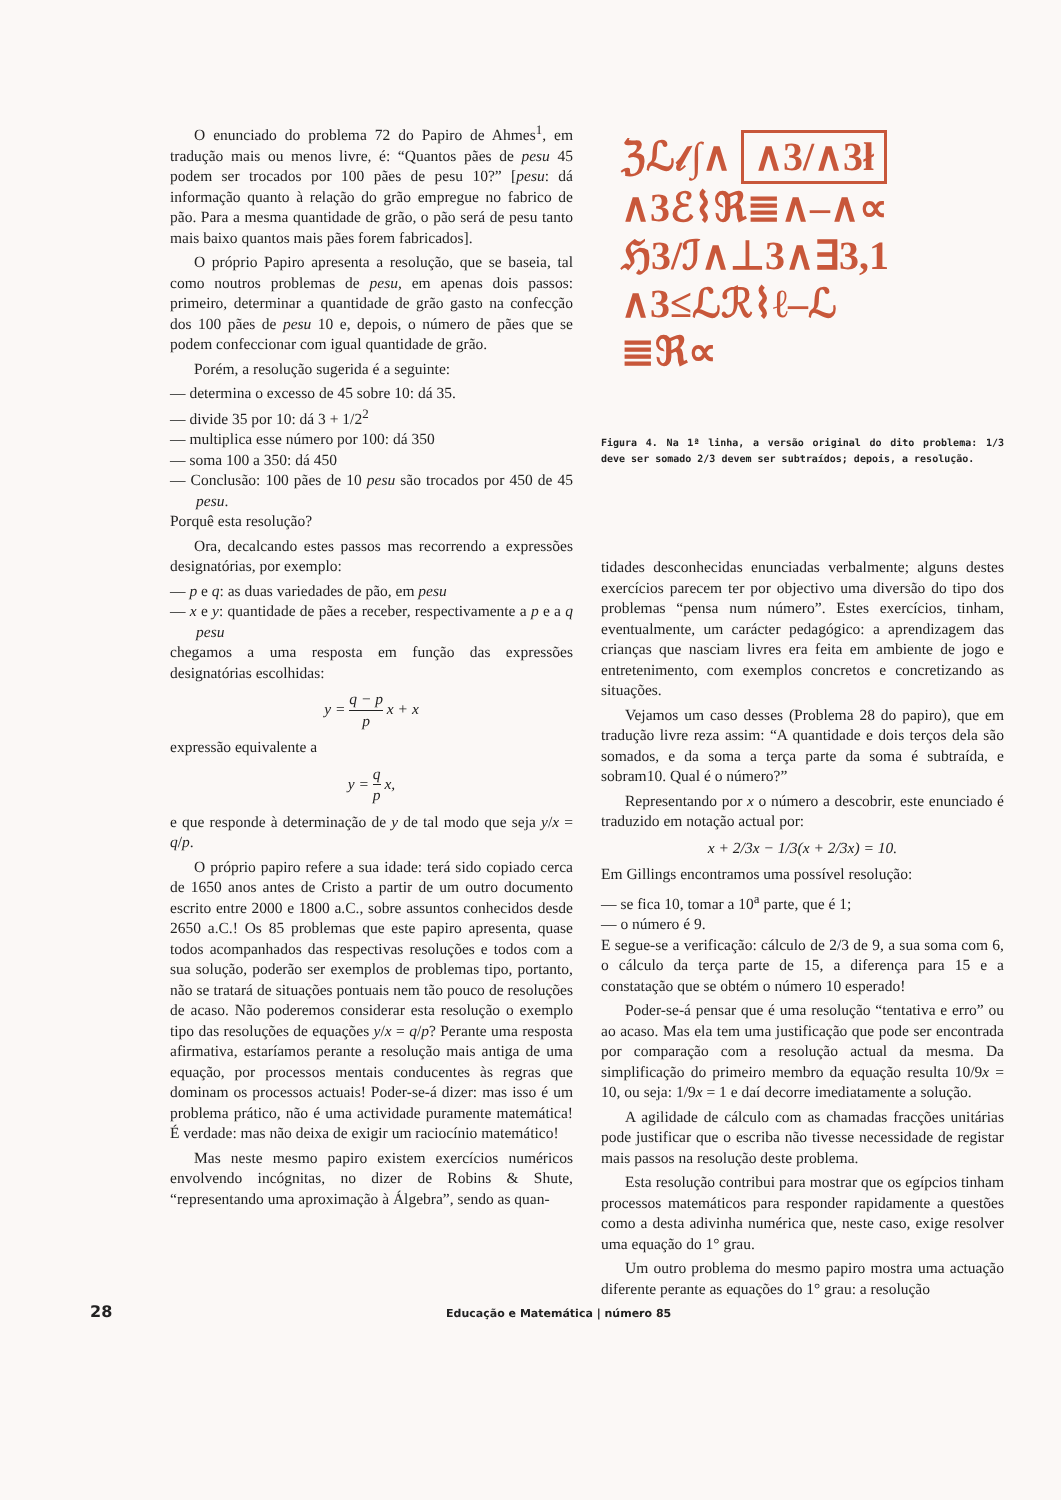O enunciado do problema 72 do Papiro de Ahmes<sup>1</sup>, em tradução mais ou menos livre, é: “Quantos pães de pesu 45 podem ser trocados por 100 pães de pesu 10?” [pesu: dá informação quanto à relação do grão empregue no fabrico de pão. Para a mesma quantidade de grão, o pão será de pesu tanto mais baixo quantos mais pães forem fabricados].
O próprio Papiro apresenta a resolução, que se baseia, tal como noutros problemas de pesu, em apenas dois passos: primeiro, determinar a quantidade de grão gasto na confecção dos 100 pães de pesu 10 e, depois, o número de pães que se podem confeccionar com igual quantidade de grão.
Porém, a resolução sugerida é a seguinte:
— determina o excesso de 45 sobre 10: dá 35.
— divide 35 por 10: dá 3 + 1/2<sup>2</sup>
— multiplica esse número por 100: dá 350
— soma 100 a 350: dá 450
— Conclusão: 100 pães de 10 pesu são trocados por 450 de 45 pesu.
Porquê esta resolução?
Ora, decalcando estes passos mas recorrendo a expressões designatórias, por exemplo:
— p e q: as duas variedades de pão, em pesu
— x e y: quantidade de pães a receber, respectivamente a p e a q pesu
chegamos a uma resposta em função das expressões designatórias escolhidas:
y = q − p p x + x
expressão equivalente a
y = q p x,
e que responde à determinação de y de tal modo que seja y/x = q/p.
O próprio papiro refere a sua idade: terá sido copiado cerca de 1650 anos antes de Cristo a partir de um outro documento escrito entre 2000 e 1800 a.C., sobre assuntos conhecidos desde 2650 a.C.! Os 85 problemas que este papiro apresenta, quase todos acompanhados das respectivas resoluções e todos com a sua solução, poderão ser exemplos de problemas tipo, portanto, não se tratará de situações pontuais nem tão pouco de resoluções de acaso. Não poderemos considerar esta resolução o exemplo tipo das resoluções de equações y/x = q/p? Perante uma resposta afirmativa, estaríamos perante a resolução mais antiga de uma equação, por processos mentais conducentes às regras que dominam os processos actuais! Poder-se-á dizer: mas isso é um problema prático, não é uma actividade puramente matemática! É verdade: mas não deixa de exigir um raciocínio matemático!
Mas neste mesmo papiro existem exercícios numéricos envolvendo incógnitas, no dizer de Robins & Shute, “representando uma aproximação à Álgebra”, sendo as quan-
ℨℒ𝓁∫∧ ∧3/∧3ł
∧3ℰ⌇ℜ≣∧–∧∝
ℌ3/ℐ∧⊥3∧∃3,1
∧3≤ℒℛ⌇ℓ–ℒ
≣ℜ∝
Figura 4. Na 1ª linha, a versão original do dito problema: 1/3 deve ser somado 2/3 devem ser subtraídos; depois, a resolução.
tidades desconhecidas enunciadas verbalmente; alguns destes exercícios parecem ter por objectivo uma diversão do tipo dos problemas “pensa num número”. Estes exercícios, tinham, eventualmente, um carácter pedagógico: a aprendizagem das crianças que nasciam livres era feita em ambiente de jogo e entretenimento, com exemplos concretos e concretizando as situações.
Vejamos um caso desses (Problema 28 do papiro), que em tradução livre reza assim: “A quantidade e dois terços dela são somados, e da soma a terça parte da soma é subtraída, e sobram10. Qual é o número?”
Representando por x o número a descobrir, este enunciado é traduzido em notação actual por:
x + 2/3x − 1/3(x + 2/3x) = 10.
Em Gillings encontramos uma possível resolução:
— se fica 10, tomar a 10<sup>a</sup> parte, que é 1;
— o número é 9.
E segue-se a verificação: cálculo de 2/3 de 9, a sua soma com 6, o cálculo da terça parte de 15, a diferença para 15 e a constatação que se obtém o número 10 esperado!
Poder-se-á pensar que é uma resolução “tentativa e erro” ou ao acaso. Mas ela tem uma justificação que pode ser encontrada por comparação com a resolução actual da mesma. Da simplificação do primeiro membro da equação resulta 10/9x = 10, ou seja: 1/9x = 1 e daí decorre imediatamente a solução.
A agilidade de cálculo com as chamadas fracções unitárias pode justificar que o escriba não tivesse necessidade de registar mais passos na resolução deste problema.
Esta resolução contribui para mostrar que os egípcios tinham processos matemáticos para responder rapidamente a questões como a desta adivinha numérica que, neste caso, exige resolver uma equação do 1° grau.
Um outro problema do mesmo papiro mostra uma actuação diferente perante as equações do 1° grau: a resolução
28 Educação e Matemática | número 85